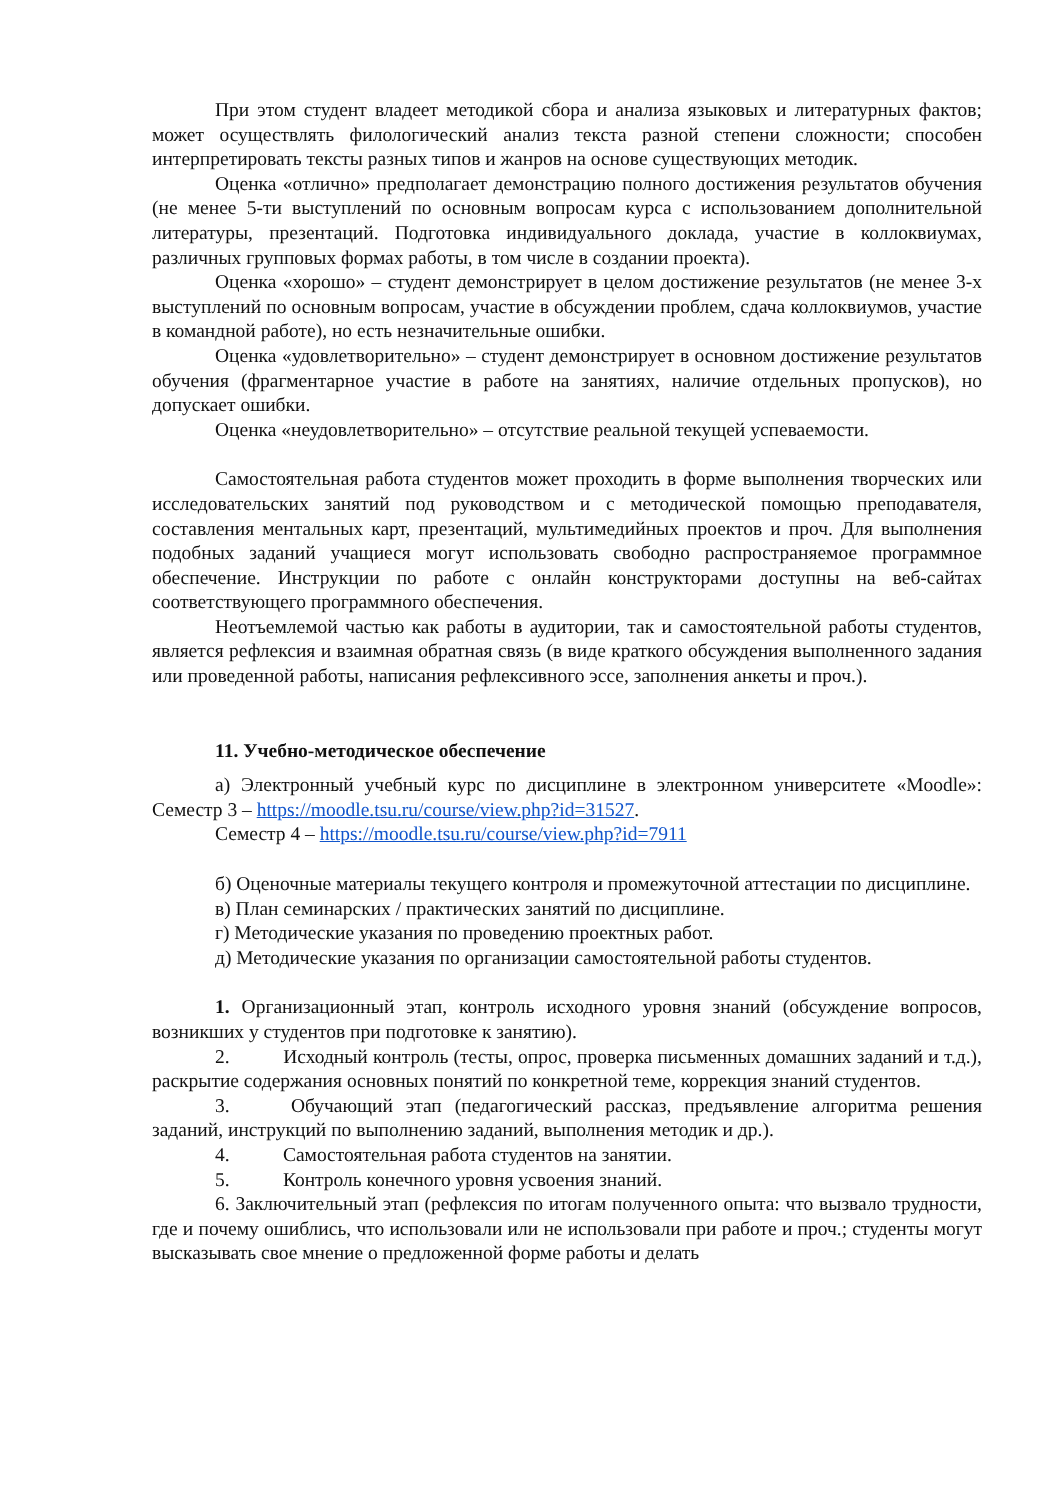При этом студент владеет методикой сбора и анализа языковых и литературных фактов; может осуществлять филологический анализ текста разной степени сложности; способен интерпретировать тексты разных типов и жанров на основе существующих методик.
Оценка «отлично» предполагает демонстрацию полного достижения результатов обучения (не менее 5-ти выступлений по основным вопросам курса с использованием дополнительной литературы, презентаций. Подготовка индивидуального доклада, участие в коллоквиумах, различных групповых формах работы, в том числе в создании проекта).
Оценка «хорошо» – студент демонстрирует в целом достижение результатов (не менее 3-х выступлений по основным вопросам, участие в обсуждении проблем, сдача коллоквиумов, участие в командной работе), но есть незначительные ошибки.
Оценка «удовлетворительно» – студент демонстрирует в основном достижение результатов обучения (фрагментарное участие в работе на занятиях, наличие отдельных пропусков), но допускает ошибки.
Оценка «неудовлетворительно» – отсутствие реальной текущей успеваемости.
Самостоятельная работа студентов может проходить в форме выполнения творческих или исследовательских занятий под руководством и с методической помощью преподавателя, составления ментальных карт, презентаций, мультимедийных проектов и проч. Для выполнения подобных заданий учащиеся могут использовать свободно распространяемое программное обеспечение. Инструкции по работе с онлайн конструкторами доступны на веб-сайтах соответствующего программного обеспечения.
Неотъемлемой частью как работы в аудитории, так и самостоятельной работы студентов, является рефлексия и взаимная обратная связь (в виде краткого обсуждения выполненного задания или проведенной работы, написания рефлексивного эссе, заполнения анкеты и проч.).
11. Учебно-методическое обеспечение
а) Электронный учебный курс по дисциплине в электронном университете «Moodle»: Семестр 3 – https://moodle.tsu.ru/course/view.php?id=31527.
Семестр 4 – https://moodle.tsu.ru/course/view.php?id=7911
б) Оценочные материалы текущего контроля и промежуточной аттестации по дисциплине.
в) План семинарских / практических занятий по дисциплине.
г) Методические указания по проведению проектных работ.
д) Методические указания по организации самостоятельной работы студентов.
1. Организационный этап, контроль исходного уровня знаний (обсуждение вопросов, возникших у студентов при подготовке к занятию).
2. Исходный контроль (тесты, опрос, проверка письменных домашних заданий и т.д.), раскрытие содержания основных понятий по конкретной теме, коррекция знаний студентов.
3. Обучающий этап (педагогический рассказ, предъявление алгоритма решения заданий, инструкций по выполнению заданий, выполнения методик и др.).
4. Самостоятельная работа студентов на занятии.
5. Контроль конечного уровня усвоения знаний.
6. Заключительный этап (рефлексия по итогам полученного опыта: что вызвало трудности, где и почему ошиблись, что использовали или не использовали при работе и проч.; студенты могут высказывать свое мнение о предложенной форме работы и делать